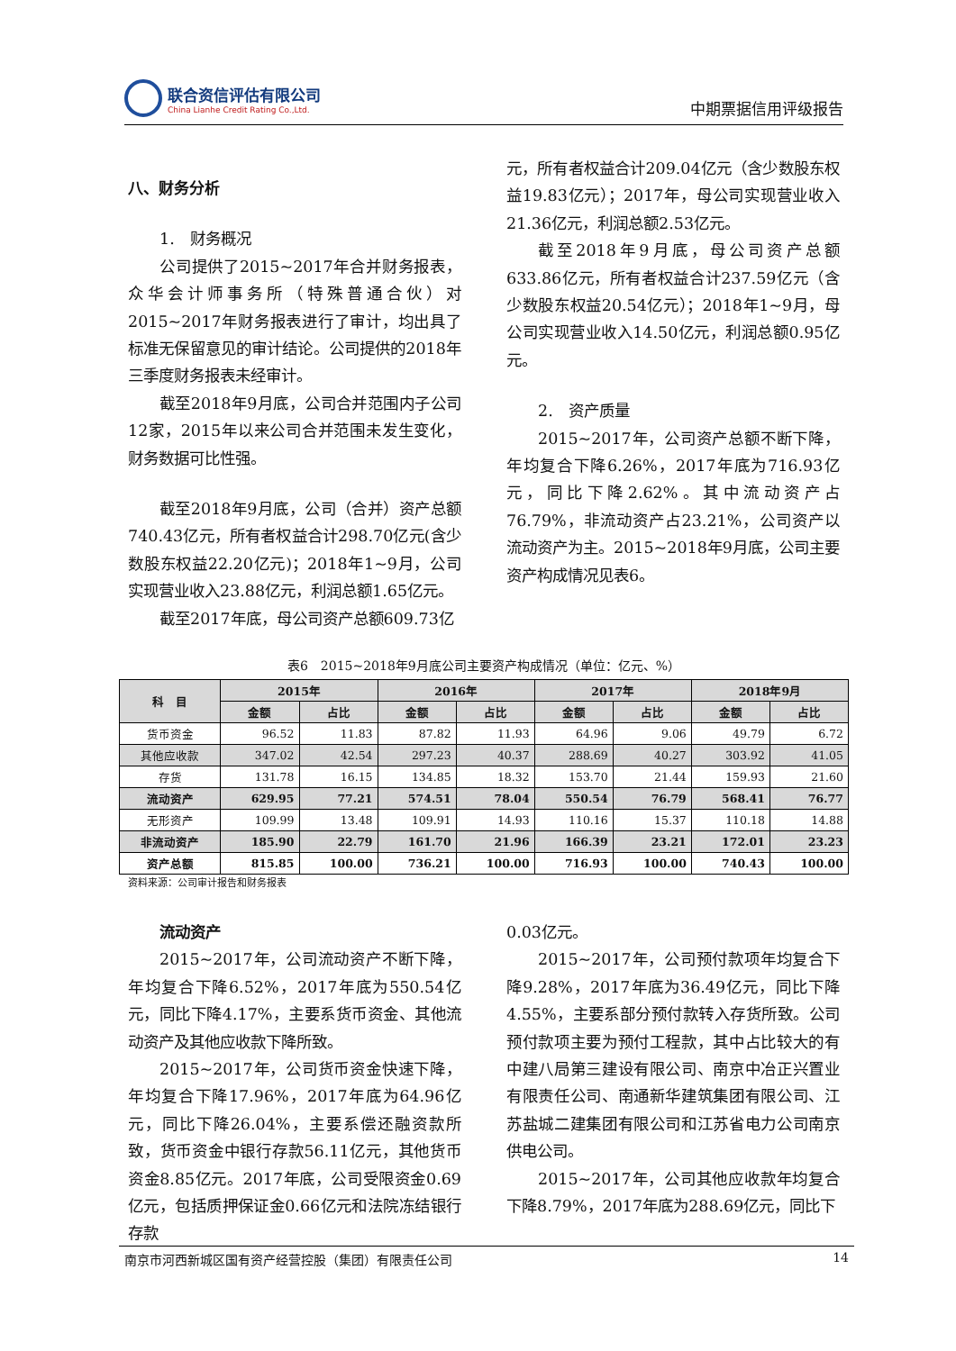联合资信评估有限公司
China Lianhe Credit Rating Co.,Ltd.
中期票据信用评级报告
八、财务分析
1.　财务概况
公司提供了2015~2017年合并财务报表，众华会计师事务所（特殊普通合伙）对2015~2017年财务报表进行了审计，均出具了标准无保留意见的审计结论。公司提供的2018年三季度财务报表未经审计。
截至2018年9月底，公司合并范围内子公司12家，2015年以来公司合并范围未发生变化，财务数据可比性强。
截至2018年9月底，公司（合并）资产总额740.43亿元，所有者权益合计298.70亿元(含少数股东权益22.20亿元)；2018年1~9月，公司实现营业收入23.88亿元，利润总额1.65亿元。
截至2017年底，母公司资产总额609.73亿
元，所有者权益合计209.04亿元（含少数股东权益19.83亿元）；2017年，母公司实现营业收入21.36亿元，利润总额2.53亿元。
截至2018年9月底，母公司资产总额633.86亿元，所有者权益合计237.59亿元（含少数股东权益20.54亿元）；2018年1~9月，母公司实现营业收入14.50亿元，利润总额0.95亿元。
2.　资产质量
2015~2017年，公司资产总额不断下降，年均复合下降6.26%，2017年底为716.93亿元，同比下降2.62%。其中流动资产占76.79%，非流动资产占23.21%，公司资产以流动资产为主。2015~2018年9月底，公司主要资产构成情况见表6。
表6　2015~2018年9月底公司主要资产构成情况（单位：亿元、%）
| 科 目 | 2015年 | | 2016年 | | 2017年 | | 2018年9月 | |
| --- | --- | --- | --- | --- | --- | --- | --- | --- |
| | 金额 | 占比 | 金额 | 占比 | 金额 | 占比 | 金额 | 占比 |
| 货币资金 | 96.52 | 11.83 | 87.82 | 11.93 | 64.96 | 9.06 | 49.79 | 6.72 |
| 其他应收款 | 347.02 | 42.54 | 297.23 | 40.37 | 288.69 | 40.27 | 303.92 | 41.05 |
| 存货 | 131.78 | 16.15 | 134.85 | 18.32 | 153.70 | 21.44 | 159.93 | 21.60 |
| 流动资产 | 629.95 | 77.21 | 574.51 | 78.04 | 550.54 | 76.79 | 568.41 | 76.77 |
| 无形资产 | 109.99 | 13.48 | 109.91 | 14.93 | 110.16 | 15.37 | 110.18 | 14.88 |
| 非流动资产 | 185.90 | 22.79 | 161.70 | 21.96 | 166.39 | 23.21 | 172.01 | 23.23 |
| 资产总额 | 815.85 | 100.00 | 736.21 | 100.00 | 716.93 | 100.00 | 740.43 | 100.00 |
资料来源：公司审计报告和财务报表
流动资产
2015~2017年，公司流动资产不断下降，年均复合下降6.52%，2017年底为550.54亿元，同比下降4.17%，主要系货币资金、其他流动资产及其他应收款下降所致。
2015~2017年，公司货币资金快速下降，年均复合下降17.96%，2017年底为64.96亿元，同比下降26.04%，主要系偿还融资款所致，货币资金中银行存款56.11亿元，其他货币资金8.85亿元。2017年底，公司受限资金0.69亿元，包括质押保证金0.66亿元和法院冻结银行存款
0.03亿元。
2015~2017年，公司预付款项年均复合下降9.28%，2017年底为36.49亿元，同比下降4.55%，主要系部分预付款转入存货所致。公司预付款项主要为预付工程款，其中占比较大的有中建八局第三建设有限公司、南京中冶正兴置业有限责任公司、南通新华建筑集团有限公司、江苏盐城二建集团有限公司和江苏省电力公司南京供电公司。
2015~2017年，公司其他应收款年均复合下降8.79%，2017年底为288.69亿元，同比下
南京市河西新城区国有资产经营控股（集团）有限责任公司 14